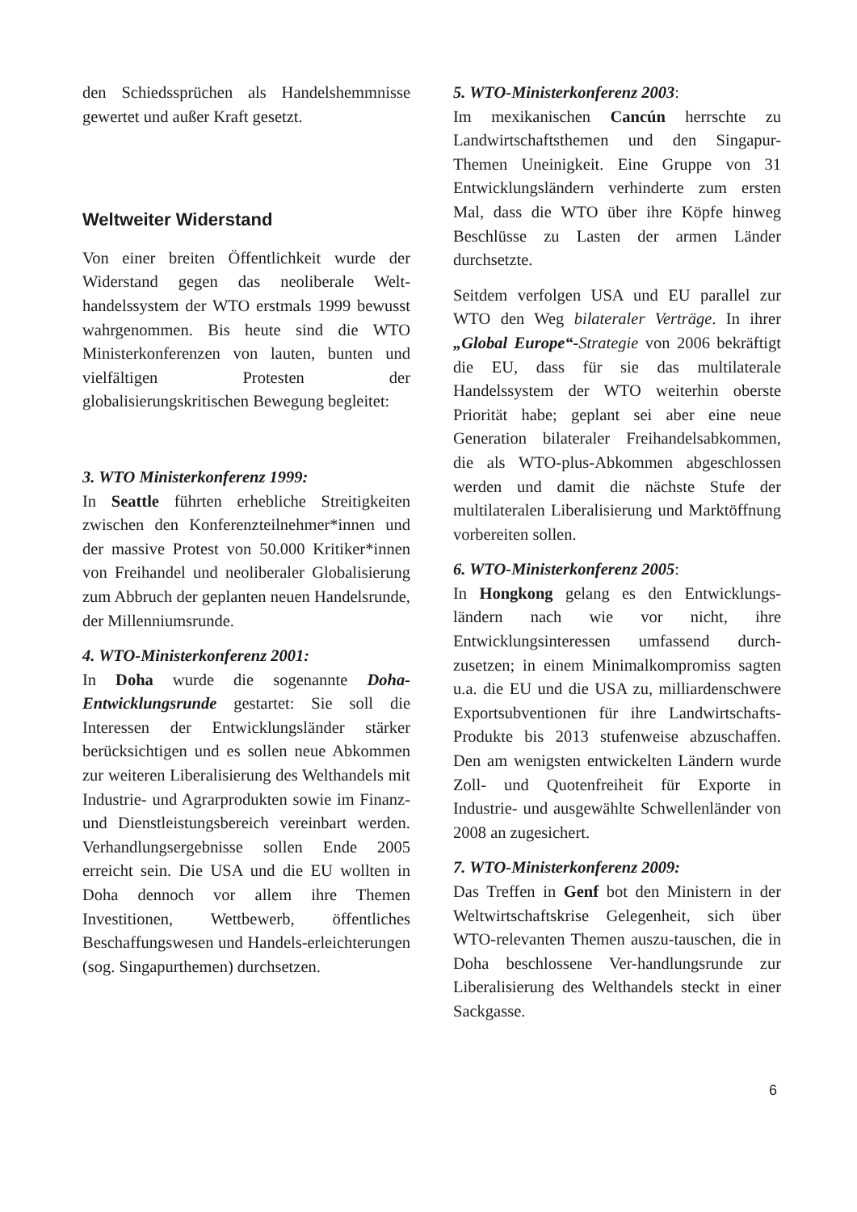den Schiedssprüchen als Handelshemmnisse gewertet und außer Kraft gesetzt.
Weltweiter Widerstand
Von einer breiten Öffentlichkeit wurde der Widerstand gegen das neoliberale Welt-handelssystem der WTO erstmals 1999 bewusst wahrgenommen. Bis heute sind die WTO Ministerkonferenzen von lauten, bunten und vielfältigen Protesten der globalisierungskritischen Bewegung begleitet:
3. WTO Ministerkonferenz 1999:
In Seattle führten erhebliche Streitigkeiten zwischen den Konferenzteilnehmer*innen und der massive Protest von 50.000 Kritiker*innen von Freihandel und neoliberaler Globalisierung zum Abbruch der geplanten neuen Handelsrunde, der Millenniumsrunde.
4. WTO-Ministerkonferenz 2001:
In Doha wurde die sogenannte Doha-Entwicklungsrunde gestartet: Sie soll die Interessen der Entwicklungsländer stärker berücksichtigen und es sollen neue Abkommen zur weiteren Liberalisierung des Welthandels mit Industrie- und Agrarprodukten sowie im Finanz- und Dienstleistungsbereich vereinbart werden. Verhandlungsergebnisse sollen Ende 2005 erreicht sein. Die USA und die EU wollten in Doha dennoch vor allem ihre Themen Investitionen, Wettbewerb, öffentliches Beschaffungswesen und Handels-erleichterungen (sog. Singapurthemen) durchsetzen.
5. WTO-Ministerkonferenz 2003:
Im mexikanischen Cancún herrschte zu Landwirtschaftsthemen und den Singapur-Themen Uneinigkeit. Eine Gruppe von 31 Entwicklungsländern verhinderte zum ersten Mal, dass die WTO über ihre Köpfe hinweg Beschlüsse zu Lasten der armen Länder durchsetzte.
Seitdem verfolgen USA und EU parallel zur WTO den Weg bilateraler Verträge. In ihrer „Global Europe“-Strategie von 2006 bekräftigt die EU, dass für sie das multilaterale Handelssystem der WTO weiterhin oberste Priorität habe; geplant sei aber eine neue Generation bilateraler Freihandelsabkommen, die als WTO-plus-Abkommen abgeschlossen werden und damit die nächste Stufe der multilateralen Liberalisierung und Marktöffnung vorbereiten sollen.
6. WTO-Ministerkonferenz 2005:
In Hongkong gelang es den Entwicklungs-ländern nach wie vor nicht, ihre Entwicklungsinteressen umfassend durch-zusetzen; in einem Minimalkompromiss sagten u.a. die EU und die USA zu, milliardenschwere Exportsubventionen für ihre Landwirtschafts-Produkte bis 2013 stufenweise abzuschaffen. Den am wenigsten entwickelten Ländern wurde Zoll- und Quotenfreiheit für Exporte in Industrie- und ausgewählte Schwellenländer von 2008 an zugesichert.
7. WTO-Ministerkonferenz 2009:
Das Treffen in Genf bot den Ministern in der Weltwirtschaftskrise Gelegenheit, sich über WTO-relevanten Themen auszu-tauschen, die in Doha beschlossene Ver-handlungsrunde zur Liberalisierung des Welthandels steckt in einer Sackgasse.
6